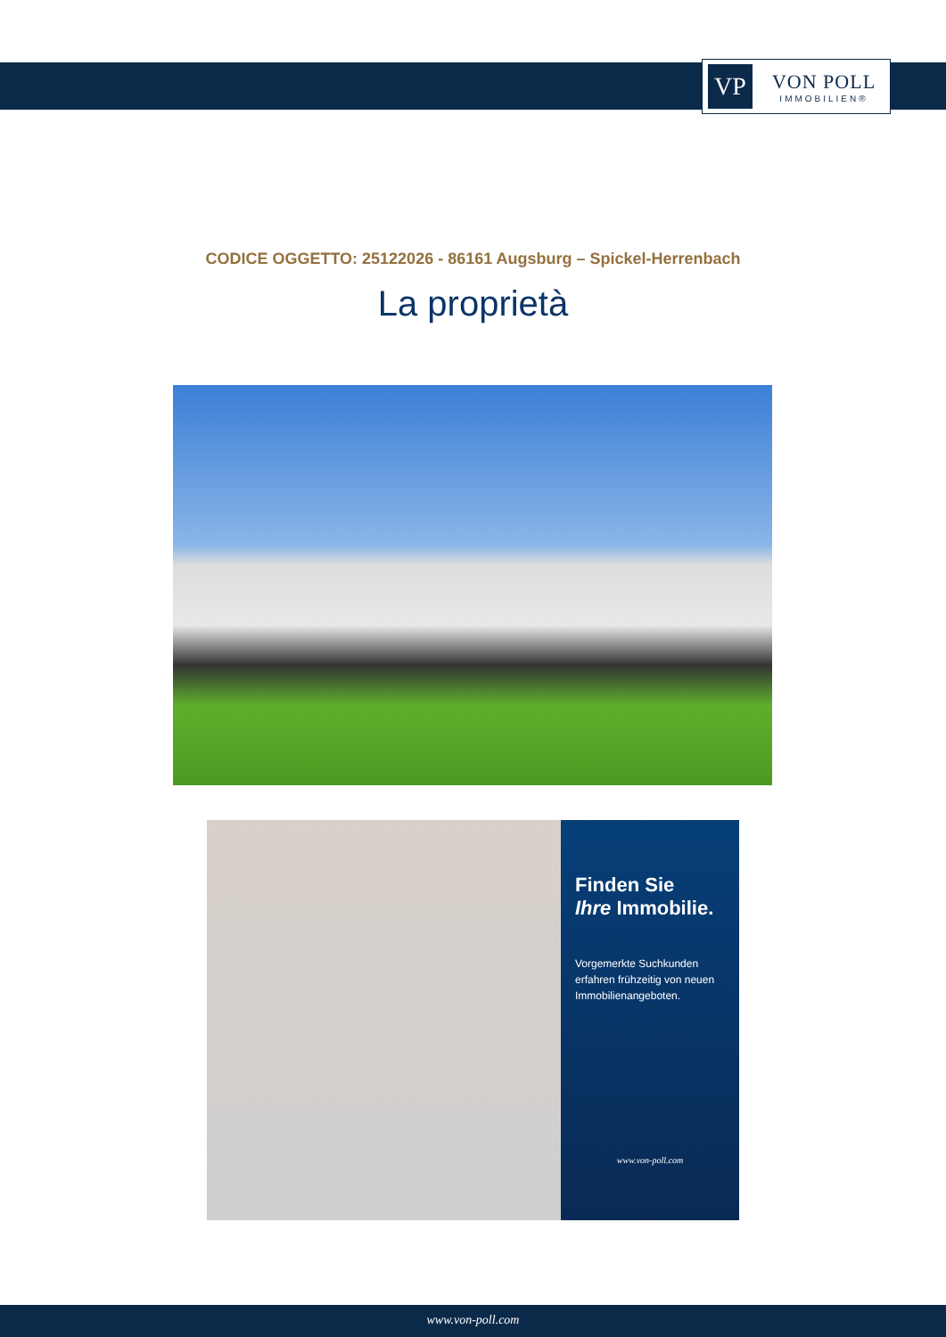VP
VON POLL
IMMOBILIEN®
CODICE OGGETTO: 25122026 - 86161 Augsburg – Spickel-Herrenbach
La proprietà
Finden Sie
Ihre Immobilie.
Vorgemerkte Suchkunden erfahren frühzeitig von neuen Immobilienangeboten.
www.von-poll.com
www.von-poll.com